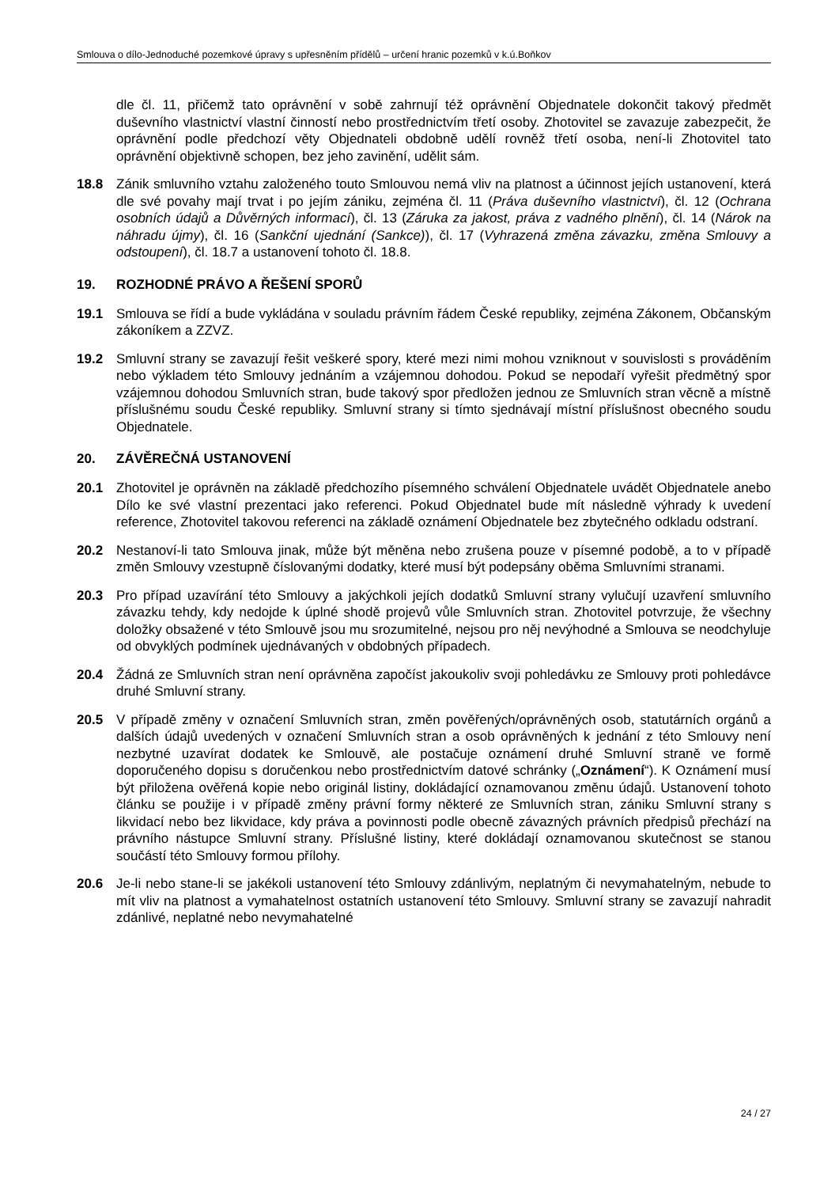Smlouva o dílo-Jednoduché pozemkové úpravy s upřesněním přídělů – určení hranic pozemků v k.ú.Boňkov
dle čl. 11, přičemž tato oprávnění v sobě zahrnují též oprávnění Objednatele dokončit takový předmět duševního vlastnictví vlastní činností nebo prostřednictvím třetí osoby. Zhotovitel se zavazuje zabezpečit, že oprávnění podle předchozí věty Objednateli obdobně udělí rovněž třetí osoba, není-li Zhotovitel tato oprávnění objektivně schopen, bez jeho zavinění, udělit sám.
18.8 Zánik smluvního vztahu založeného touto Smlouvou nemá vliv na platnost a účinnost jejích ustanovení, která dle své povahy mají trvat i po jejím zániku, zejména čl. 11 (Práva duševního vlastnictví), čl. 12 (Ochrana osobních údajů a Důvěrných informací), čl. 13 (Záruka za jakost, práva z vadného plnění), čl. 14 (Nárok na náhradu újmy), čl. 16 (Sankční ujednání (Sankce)), čl. 17 (Vyhrazená změna závazku, změna Smlouvy a odstoupení), čl. 18.7 a ustanovení tohoto čl. 18.8.
19. ROZHODNÉ PRÁVO A ŘEŠENÍ SPORŮ
19.1 Smlouva se řídí a bude vykládána v souladu právním řádem České republiky, zejména Zákonem, Občanským zákoníkem a ZZVZ.
19.2 Smluvní strany se zavazují řešit veškeré spory, které mezi nimi mohou vzniknout v souvislosti s prováděním nebo výkladem této Smlouvy jednáním a vzájemnou dohodou. Pokud se nepodaří vyřešit předmětný spor vzájemnou dohodou Smluvních stran, bude takový spor předložen jednou ze Smluvních stran věcně a místně příslušnému soudu České republiky. Smluvní strany si tímto sjednávají místní příslušnost obecného soudu Objednatele.
20. ZÁVĚREČNÁ USTANOVENÍ
20.1 Zhotovitel je oprávněn na základě předchozího písemného schválení Objednatele uvádět Objednatele anebo Dílo ke své vlastní prezentaci jako referenci. Pokud Objednatel bude mít následně výhrady k uvedení reference, Zhotovitel takovou referenci na základě oznámení Objednatele bez zbytečného odkladu odstraní.
20.2 Nestanoví-li tato Smlouva jinak, může být měněna nebo zrušena pouze v písemné podobě, a to v případě změn Smlouvy vzestupně číslovanými dodatky, které musí být podepsány oběma Smluvními stranami.
20.3 Pro případ uzavírání této Smlouvy a jakýchkoli jejích dodatků Smluvní strany vylučují uzavření smluvního závazku tehdy, kdy nedojde k úplné shodě projevů vůle Smluvních stran. Zhotovitel potvrzuje, že všechny doložky obsažené v této Smlouvě jsou mu srozumitelné, nejsou pro něj nevýhodné a Smlouva se neodchyluje od obvyklých podmínek ujednávaných v obdobných případech.
20.4 Žádná ze Smluvních stran není oprávněna započíst jakoukoliv svoji pohledávku ze Smlouvy proti pohledávce druhé Smluvní strany.
20.5 V případě změny v označení Smluvních stran, změn pověřených/oprávněných osob, statutárních orgánů a dalších údajů uvedených v označení Smluvních stran a osob oprávněných k jednání z této Smlouvy není nezbytné uzavírat dodatek ke Smlouvě, ale postačuje oznámení druhé Smluvní straně ve formě doporučeného dopisu s doručenkou nebo prostřednictvím datové schránky („Oznámení“). K Oznámení musí být přiložena ověřená kopie nebo originál listiny, dokládající oznamovanou změnu údajů. Ustanovení tohoto článku se použije i v případě změny právní formy některé ze Smluvních stran, zániku Smluvní strany s likvidací nebo bez likvidace, kdy práva a povinnosti podle obecně závazných právních předpisů přechází na právního nástupce Smluvní strany. Příslušné listiny, které dokládají oznamovanou skutečnost se stanou součástí této Smlouvy formou přílohy.
20.6 Je-li nebo stane-li se jakékoli ustanovení této Smlouvy zdánlivým, neplatným či nevymahatelným, nebude to mít vliv na platnost a vymahatelnost ostatních ustanovení této Smlouvy. Smluvní strany se zavazují nahradit zdánlivé, neplatné nebo nevymahatelné
24 / 27